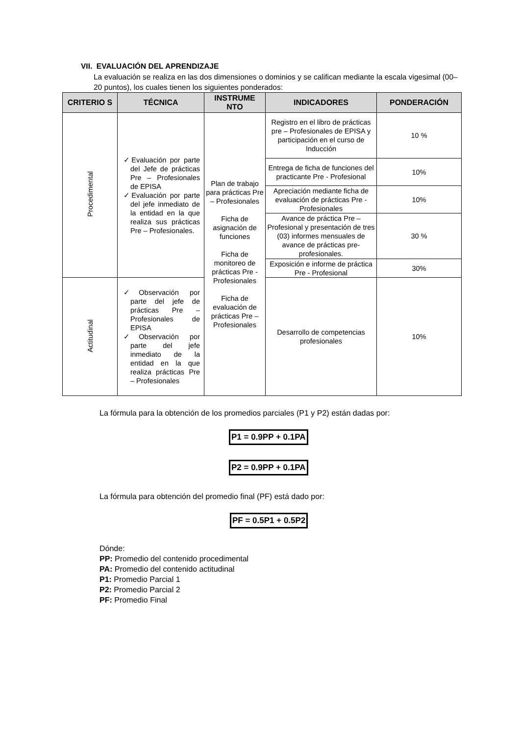VII. EVALUACIÓN DEL APRENDIZAJE
La evaluación se realiza en las dos dimensiones o dominios y se califican mediante la escala vigesimal (00–20 puntos), los cuales tienen los siguientes ponderados:
| CRITERIO S | TÉCNICA | INSTRUME NTO | INDICADORES | PONDERACIÓN |
| --- | --- | --- | --- | --- |
| Procedimental | ✓Evaluación por parte del Jefe de prácticas Pre – Profesionales de EPISA ✓Evaluación por parte del jefe inmediato de la entidad en la que realiza sus prácticas Pre – Profesionales. | Plan de trabajo para prácticas Pre – Profesionales Ficha de asignación de funciones Ficha de monitoreo de prácticas Pre - Profesionales Ficha de evaluación de prácticas Pre – Profesionales | Registro en el libro de prácticas pre – Profesionales de EPISA y participación en el curso de Inducción | 10 % |
| | | | Entrega de ficha de funciones del practicante Pre - Profesional | 10% |
| | | | Apreciación mediante ficha de evaluación de prácticas Pre - Profesionales | 10% |
| | | | Avance de práctica Pre – Profesional y presentación de tres (03) informes mensuales de avance de prácticas pre-profesionales. | 30 % |
| | | | Exposición e informe de práctica Pre - Profesional | 30% |
| Actitudinal | ✓Observación por parte del jefe de prácticas Pre – Profesionales de EPISA ✓Observación por parte del jefe inmediato de la entidad en la que realiza prácticas Pre – Profesionales | | Desarrollo de competencias profesionales | 10% |
La fórmula para la obtención de los promedios parciales (P1 y P2) están dadas por:
P1 = 0.9PP + 0.1PA
P2 = 0.9PP + 0.1PA
La fórmula para obtención del promedio final (PF) está dado por:
PF = 0.5P1 + 0.5P2
Dónde:
PP: Promedio del contenido procedimental
PA: Promedio del contenido actitudinal
P1: Promedio Parcial 1
P2: Promedio Parcial 2
PF: Promedio Final